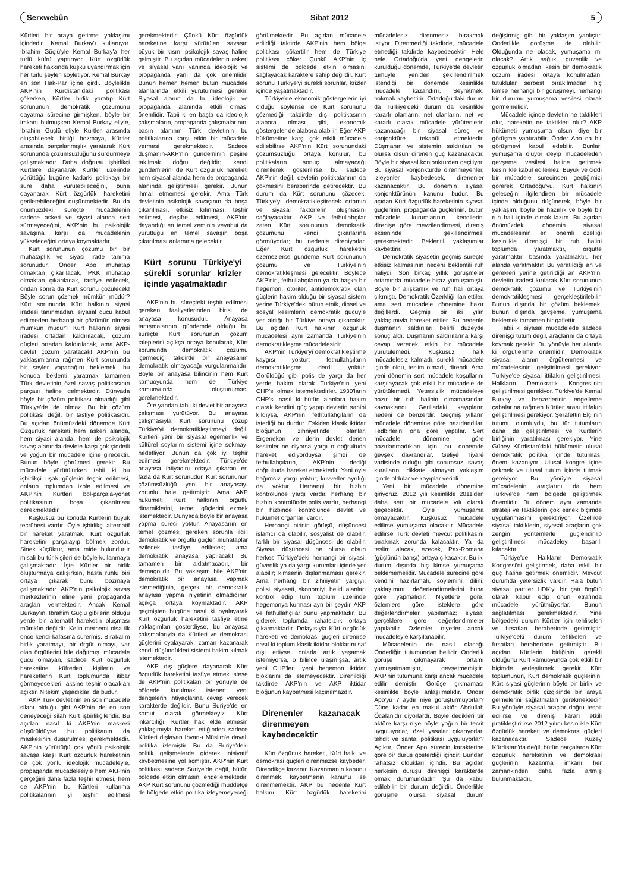Serxwebûn Sibat 2012 5
Kürtleri bir araya getirme yaklaşımı içindedir. Kemal Burkay'ı kullanıyor. İbrahim Güçlü'yle Kemal Burkay'a her türlü küfrü yaptırıyor. Kürt özgürlük hareketi hakkında kuşku uyandırmak için her türlü şeyleri söyletiyor. Kemal Burkay en son Hak-Par içine girdi. Böylelikle AKP'nin Kürdistan'daki politikası çökerken, Kürtler birlik yaratıp Kürt sorununun demokratik çözümünü dayatma sürecine girmişken, böyle bir imkanı bulmuşken Kemal Burkay eliyle, İbrahim Güçlü eliyle Kürtler arasında oluşabilecek birliği bozmaya, Kürtler arasında parçalanmışlık yaratarak Kürt sorununda çözümsüzlüğünü sürdürmeye çalışmaktadır. Daha doğrusu işbirlikçi Kürtlere dayanarak Kürtler üzerinde yürüttüğü bugüne kadarki politikayı bir süre daha yürütebileceğini, buna dayanarak Kürt özgürlük hareketini geriletebileceğini düşünmektedir. Bu da önümüzdeki süreçte mücadelenin sadece askeri ve siyasi alanda sert sürmeyeceğini, AKP'nin bu psikolojik savaşına karşı da mücadelenin yükseleceğini ortaya koymaktadır.
Kürt sorununun çözümü bir bir muhataplık ve siyasi irade tanıma sorunudur. Önder Apo muhatap olmaktan çıkarılacak, PKK muhatap olmaktan çıkarılacak, tasfiye edilecek, ondan sonra da Kürt sorunu çözülecek! Böyle sorun çözmek mümkün müdür? Kürt sorununda Kürt halkının siyasi iradesi tanınmadan, siyasal gücü kabul edilmeden herhangi bir çözümün olması mümkün müdür? Kürt halkının siyasi iradesi ortadan kaldırılacak, çözüm güçleri ortadan kaldırılacak, ama AKP-devlet çözüm yaratacak! AKP'nin bu yaklaşımlarına rağmen Kürt sorununda bir şeyler yapacağını beklemek, bu konuda beklenti yaratmak tamamen Türk devletinin özel savaş politikasının parçası haline gelmektedir. Dünyada böyle bir çözüm politikası olmadığı gibi Türkiye'de de olmaz. Bu bir çözüm politikası değil, bir tasfiye politikasıdır. Bu açıdan önümüzdeki dönemde Kürt Özgürlük hareketi hem askeri alanda, hem siyasi alanda, hem de psikolojik savaş alanında devlete karşı çok şiddetli ve yoğun bir mücadele içine girecektir. Bunun böyle görülmesi gerekir. Bu mücadele yürütülürken tabii ki bu işbirlikçi uşak güçlerin teşhir edilmesi, onların toplumdan izole edilmesi ve AKP'nin Kürtleri böl-parçala-yönet politikasının boşa çıkarılması gerekmektedir.
Kuşkusuz bu konuda Kürtlerin büyük tecrübesi vardır. Öyle işbirlikçi alternatif bir hareket yaratmak, Kürt özgürlük hareketini parçalayıp bölmek zordur. Sinek küçüktür, ama mide bulundurur misali bu tür kişileri de böyle kullanmaya çalışmaktadır. İşte Kürtler bir birlik oluşturmaya çalışırken, hasta ruhlu biri ortaya çıkarak bunu bozmaya çalışmaktadır. AKP'nin psikolojik savaş merkezlerinin eline yeni propaganda araçları vermektedir. Ancak Kemal Burkay'ın, İbrahim Güçlü gibilerin olduğu yerde bir alternatif hareketin oluşması mümkün değildir. Kelin merhemi olsa ilk önce kendi kafasına sürermiş. Bırakalım birlik yaratmayı, bir örgüt olmayı, var olan örgütlerini bile dağıtmış, mücadele gücü olmayan, sadece Kürt özgürlük hareketine küfreden kişilerin ve hareketlerin Kürt toplumunda itibar görmeyecekleri, aksine teşhir olacakları açıktır. Nitekim yaşadıkları da budur.
AKP Türk devletinin en son mücadele silahı olduğu gibi AKP'nin de en son deneyeceği silah Kürt işbirlikçileridir. Bu açıdan nasıl ki AKP'nin maskesi düşürüldüyse bu politikanın da maskesinin düşürülmesi gerekmektedir. AKP'nin yürüttüğü çok yönlü psikolojik savaşa karşı Kürt özgürlük hareketinin de çok yönlü ideolojik mücadeleyle, propaganda mücadelesiyle hem AKP'nin gerçeğini daha fazla teşhir etmesi, hem de AKP'nin bu Kürtleri kullanma politikalarının iyi teşhir edilmesi gerekmektedir. Çünkü Kürt özgürlük hareketine karşı yürütülen savaşın büyük bir kısmı psikolojik savaş haline gelmiştir. Bu açıdan mücadelenin askeri ve siyasal yanı yanında ideolojik ve propaganda yanı da çok önemlidir. Bunun hemen hemen bütün mücadele alanlarında etkili yürütülmesi gerekir. Siyasal alanın da bu ideolojik ve propaganda alanında etkili olması önemlidir. Tabii ki en başta da ideolojik çalışmaların, propaganda çalışmalarının, basın alanının Türk devletinin bu politikalarına karşı etkin bir mücadele vermesi gerekmektedir. Sadece düşmanın-AKP'nin gündeminin peşine takılmak doğru değildir; kendi gündemlerini de Kürt özgürlük hareketi hem siyasal alanda hem de propaganda alanında geliştirmesi gerekir. Bunun ihmal etmemesi gerekir. Ama Türk devletinin psikolojik savaşının da boşa çıkarılması, etkisiz kılınması, teşhir edilmesi, deşifre edilmesi, AKP'nin dayandığı en temel zeminin veyahut da yürüttüğü en temel savaşın boşa çıkarılması anlamına gelecektir.
Kürt sorunu Türkiye'yi sürekli sorunlar krizler içinde yaşatmaktadır
AKP'nin bu süreçteki teşhir edilmesi gereken faaliyetlerinden birisi de anayasa konusudur. Anayasa tartışmalarının gündemde olduğu bu süreçte Kürt sorununun çözüm taleplerini açıkça ortaya konularak, Kürt sorununda demokratik çözümü içermediği takdirde bir anayasanın demokratik olmayacağı vurgulanmalıdır. Böyle bir anayasa bilincinin hem Kürt kamuoyunda hem de Türkiye kamuoyunda oluşturulması gerekmektedir.
Öte yandan tabii ki devlet bir anayasa çalışması yürütüyor. Bu anayasa çalışmasıyla Kürt sorununu çözüp Türkiye'yi demokratikleştirmeyi değil, Kürtleri yeni bir siyasal egemenlik ve kültürel soykırım sistemi içine sokmayı hedefliyor. Bunun da çok iyi teşhir edilmesi gerekmektedir. Türkiye'de anayasa ihtiyacını ortaya çıkaran en fazla da Kürt sorunudur. Kürt sorununun çözümsüzlüğü yeni bir anayasayı zorunlu hale getirmiştir. Ama AKP hükümeti Kürt halkının örgütlü dinamiklerini, temel güçlerini ezmek istemektedir. Dünyada böyle bir anayasa yapma süreci yoktur. Anayasanın en temel çözmesi gereken sorunla ilgili demokratik ve örgütlü güçler, muhataplar ezilecek, tasfiye edilecek; ama demokratik anayasa yapılacak! Bu tamamen bir aldatmacadır, bir demagojidir. Bu yaklaşım bile AKP'nin demokratik bir anayasa yapmak istemediğinin, gerçek bir demokratik anayasa yapma niyetinin olmadığının açıkça ortaya koymaktadır. AKP geçmişten bugüne nasıl ki oyalayarak Kürt özgürlük hareketini tasfiye etme yaklaşımları gösterdiyse, bu anayasa çalışmalarıyla da Kürtleri ve demokrasi güçlerini oyalayarak, zaman kazanarak kendi düşündükleri sistemi hakim kılmak istemektedir.
AKP dış güçlere dayanarak Kürt özgürlük hareketini tasfiye etmek istese de AKP'nin politikaları bir yönüyle de bölgede kurulmak istenen yeni dengelerin ihtiyaçlarına cevap verecek karakterde değildir. Bunu Suriye'de en somut olarak görmekteyiz. Kürt inkarcılığı, Kürtler hak elde etmesin yaklaşımıyla hareket ettiğinden sadece Kürtleri dışlayan İhvan-ı Müslim'e dayalı politika izlemiştir. Bu da Suriye'deki politik gelişmelerde giderek inisiyatif kaybetmesine yol açmıştır. AKP'nin Kürt politikası sadece Suriye'de değil, bütün bölgede etkin olmasını engellemektedir. AKP Kürt sorununu çözmediği müddetçe de bölgede etkin politika izleyemeyeceği görülmektedir. Bu açıdan mücadele edildiği taktirde AKP'nin hem bölge politikası çökertilir hem de Türkiye politikası çöker. Çünkü AKP'nin iç sistemi de bölgede etkin olmasını sağlayacak karaktere sahip değildir. Kürt sorunu Türkiye'yi sürekli sorunlar, krizler içinde yaşatmaktadır.
Türkiye'de ekonomik göstergelerin iyi olduğu söylense de Kürt sorununu çözmediği takdirde dış politikasının alabora olması gibi, ekonomik göstergeler de alabora olabilir. Eğer AKP hükümetine karşı çok etkili mücadele edilebilirse AKP'nin Kürt sorunundaki çözümsüzlüğü ortaya konulur, bu politikaların sonuç almayacağı direnilerek gösterilirse bu sadece AKP'nin değil, devletin politikalarının da çökmesini beraberinde getirecektir. Bu durum da Kürt sorununu çözecek, Türkiye'yi demokratikleştirecek ortamın ve siyasal faktörlerin oluşmasını sağlayacaktır. AKP ve fethullahçılar zaten Kürt sorununun demokratik çözümünü kendi çıkarlarına görmüyorlar; bu nedenle direniyorlar. Eğer Kürt özgürlük hareketini ezemezlerse gündeme Kürt sorununun çözümü ve Türkiye'nin demokratikleşmesi gelecektir. Böylece AKP'nin, fethullahçıların ya da başka bir hegemon, otoriter, antidemokratik olan güçlerin hakim olduğu bir siyasal sistem yerine Türkiye'deki bütün etnik, dinsel ve sosyal kesimlerin demokratik gücüyle yer aldığı bir Türkiye ortaya çıkacaktır. Bu açıdan Kürt halkının özgürlük mücadelesi aynı zamanda Türkiye'nin demokratikleşme mücadelesidir.
AKP'nin Türkiye'yi demokratikleştirme kaygısı yoktur; fethullahçıların demokratikleşme derdi yoktur. Görüldüğü gibi polis de yargı da her yerde hakim olarak Türkiye'nin yeni CHP'si olmak istemektedirler. 1930'ların CHP'si nasıl ki bütün alanlara hakim olarak kendini güç yapıp devletin sahibi kıldıysa, AKP'nin, fethtullahçıların da istediği bu durdur. Eskiden klasik iktidar bloğunun zihniyetinde olanlar, Ergenekon ve derin devlet denen kesimler ne diyorsa yargı o doğrultuda hareket ediyorduysa şimdi de fethullahçıların, AKP'nin dediği doğrultuda hareket etmektedir. Yani öyle bağımsız yargı yoktur; kuvvetler ayrılığı da yoktur. Herhangi bir hizbin kontrolünde yargı vardır, herhangi bir hizbin kontrolünde polis vardır, herhangi bir hizbinde kontrolünde devlet ve hükümet organları vardır.
Herhangi birinin görüşü, düşüncesi islamcı da olabilir, sosyalist de olabilir, farklı bir siyasal düşüncesi de olabilir. Siyasal düşüncesi ne olursa olsun herkes Türkiye'deki herhangi bir siyasi, güvenlik ya da yargı kurumları içinde yer alabilir; kimsenin dışlanmaması gerekir. Ama herhangi bir zihniyetin yargıyı, polisi, siyaseti, ekonomiyi, belirli alanları kontrol edip tüm toplum üzerinde hegemonya kurması ayrı bir şeydir. AKP ve fethullahçılar bunu yapmaktadır. Bu giderek toplumda rahatsızlık ortaya çıkarmaktadır. Dolayısıyla Kürt özgürlük hareketi ve demokrasi güçleri direnirse nasıl ki toplum klasik iktidar bloklarını saf dışı ettiyse, onlarla artık yaşamak istemiyorsa, o bilince ulaşmışsa, artık yeni CHP'leri, yeni hegemon iktidar bloklarını da istemeyecektir. Direnildiği takdirde AKP'nin ve AKP iktidar bloğunun kaybetmesi kaçınılmazdır.
Direnenler kazanacak direnmeyen kaybedecektir
Kürt özgürlük hareketi, Kürt halkı ve demokrasi güçleri direnmezse kaybeder. Direndikçe kazanır. Kazanmanın kanunu direnmek, kaybetmenin kanunu ise direnmemektir. AKP bu nedenle Kürt halkını, Kürt özgürlük hareketini mücadelesiz, direnmesiz bırakmak istiyor. Direnmediği takdirde, mücadele etmediği takdirde kaybedecektir. Hele hele Ortadoğu'da yeni dengelerin kurulduğu dönemde, Türkiye'de devletin tümüyle yeniden şekillendirilmek istendiği bir dönemde kesinlikle mücadele kazandırır. Seyretmek, bakmak kaybettirir. Ortadoğu'daki durum da Türkiye'deki durum da kesinlikle kararlı olanların, net olanların, net ve kararlı olarak mücadele yürütenlerin kazanacağı bir siyasal süreç ve konjonktüre tekabül etmektedir. Düşmanın ve sistemin saldırıları ne olursa olsun direnen güç kazanacaktır. Böyle bir siyasal konjonktürden geçiliyor. Bu siyasal konjonktürde direnmeyenler, izleyenler kaybedecek, direnenler kazanacaktır. Bu dönemin siyasal konjonktürünün kanunu budur. Bu açıdan Kürt özgürlük hareketinin siyasal güçlerinin, propaganda güçlerinin, bütün mücadele kurumlarının kendilerini direnişe göre mevzilendirmesi, direniş ekseninde şekillendirmesi gerekmektedir. Beklentili yaklaşımlar kaybettirir.
Demokratik siyasetin geçmiş süreçte etkisiz kalmasının nedeni beklentili ruh haliydi. Son birkaç yıllık görüşmeler ortamında mücadele biraz yumuşamıştı. Böyle bir alışkanlık ve ruh hali ortaya çıkmıştı. Demokratik Özerkliği ilan ettiler, ama sert mücadele dönemine hazır değillerdi. Geçmiş bir iki yılın yaklaşımıyla hareket ettiler. Bu nedenle düşmanın saldırıları belirli düzeyde sonuç aldı. Düşmanın saldırılarına karşı cevap verecek etkin bir mücadele yürütülemedi. Kuşkusuz halk mücadelesiz kalmadı, sürekli mücadele içinde oldu, teslim olmadı, direndi. Ama yeni dönemin sert mücadele koşullarını karşılayacak çok etkili bir mücadele de yürütülemedi. Yetersizlik mücadeleye hazır bir ruh halinin olmamasından kaynaklandı. Gerilladaki kayıpların nedeni de benzerdir. Geçmiş yılların mücadele dönemine göre hazırlandılar. Tedbirlerini ona göre yaptılar. Sert mücadele dönemine göre hazırlanmadıkları için bu dönemde gevşek davrandılar. Geliyê Tiyarê vadisinde olduğu gibi sorumsuz, savaş kurallarını dikkate almayan yaklaşım içinde oldular ve kayıplar verildi.
Yeni bir mücadele dönemine giriyoruz. 2012 yılı kesinlikle 2011'den daha sert bir mücadele yılı olarak geçecektir. Öyle yumuşama olmayacaktır. Kuşkusuz mücadele edilirse yumuşama olacaktır. Mücadele edilirse Türk devleti mevcut politikasını bırakmak zorunda kalacaktır. Ya da teslim alacak, ezecek, Pax-Romana (güçlünün barışı) ortaya çıkacaktır. Bu iki durum dışında hiç kimse yumuşama beklememelidir. Mücadele sürecine göre kendini hazırlamalı, söylemini, dilini, yaklaşımını, değerlendirmelerini buna göre yapmalıdır. Niyetlere göre, özlemlere göre, isteklere göre değerlendirmeler yapılamaz; siyasal gerçeklere göre değerlendirmeler yapılabilir. Özlemler, niyetler ancak mücadeleyle karşılanabilir.
Mücadelenin de nasıl olacağı Önderliğin tutumundan bellidir. Önderlik görüşe çıkmayarak ortamı yumuşatmamıştır, gevşetmemiştir; AKP'nin tutumuna karşı ancak mücadele edilir demiştir. Görüşe çıkmaması kesinlikle böyle anlaşılmalıdır. Önder Apo'yu 7 aydır niye görüştürmüyorlar? Düne kadar en makul aktör Abdullah Öcalan'dır diyorlardı. Böyle dedikleri bir aktöre karşı niye böyle yoğun bir tecrit uyguluyorlar, özel yasalar çıkarıyorlar, tehdit ve şantaj politikası uyguluyorlar? Açıktır, Önder Apo sürecin karakterine göre bir duruş gösterdiği içindir. Bundan rahatsız oldukları içindir. Bu açıdan herkesin duruşu direnişçi karakterde olmak durumundadır. Şu da kabul edilebilir bir durum değildir. Önderlikle görüşme olursa siyasal durum değişirmiş gibi bir yaklaşım yanlıştır. Önderlikle görüşme de olabilir. Olduğunda ne olacak, yumuşama mı olacak? Artık sağlık, güvenlik ve özgürlük olmadan, kesin bir demokratik çözüm iradesi ortaya konulmadan, tutuklular serbest bırakılmadan hiç kimse herhangi bir görüşmeyi, herhangi bir durumu yumuşama vesilesi olarak görmemelidir.
Mücadele içinde devletin ne taktikleri olur, hareketin ne taktikleri olur? AKP hükümeti yumuşuma olsun diye bir görüşme yaptırabilir. Önder Apo da bir görüşmeyi kabul edebilir. Bunları yumuşama oluyor deyip mücadeleden gevşeme vesilesi haline getirmek kesinlikle kabul edilemez. Büyük ve ciddi bir mücadele surecinden geçtiğimizi görerek Ortadoğu'yu, Kürt halkının geleceğini ilgilendiren bir mücadele içinde olduğunu düşünerek, böyle bir yaklaşım, böyle bir hazırlık ve böyle bir ruh hali içinde olmak lazım. Bu açıdan önümüzdeki dönemin siyasal mücadelesinin en önemli özelliği kesinlikle direnişçi bir ruh halini toplumda yaratmaktır, örgütte yaratmaktır, basında yaratmaktır, her alanda yaratmaktır. Bu yaratıldığı an ve gerekleri yerine getirildiği an AKP'nin, devletin iradesi kırılarak Kürt sorununun demokratik çözümü ve Türkiye'nin demokratikleşmesi gerçekleştirilebilir. Bunun dışında bir çözüm beklemek, bunun dışında gevşeme, yumuşama beklemek tamamen bir gaflettir.
Tabii ki siyasal mücadelede sadece direnişçi tutum değil, araçlarını da ortaya koymak gerekir. Bu yönüyle her alanda ki örgütlenme önemlidir. Demokratik siyasal alanın örgütlenmesi ve mücadelesinin geliştirilmesi gerekiyor, Türkiye'de siyasal ittifakın geliştirilmesi, Halkların Demokratik Kongresi'nin geliştirilmesi gerekiyor. Türkiye'de Kemal Burkay ve benzerlerinin engelleme çabalarına rağmen Kürtler arası ittifakın geliştirilmesi gerekiyor. Şerafettin Elçi'nin tutumu olumluydu, bu tür tutumların daha da geliştirilmesi ve Kürtlerin birliğinin yaratılması gerekiyor. Yine Güney Kürdistan'daki hükümetin ulusal demokratik politika içinde tutulması önem kazanıyor. Ulusal kongre içine çekmek ve ulusal tutum içinde tutmak gerekiyor. Bu yönüyle siyasal mücadelenin araçlarını da hem Türkiye'de hem bölgede geliştirmek önemlidir. Bu dönem aynı zamanda strateji ve taktiklerin çok esnek biçimde uygulanmasını gerektiriyor. Özellikle siyasal taktiklerin, siyasal araçların çok zengin yöntemlerle güçlendirilip geliştirilmesi mücadeleyi başarılı kılacaktır.
Türkiye'de Halkların Demokratik Kongresi'ni geliştirmek, daha etkili bir güç haline getirmek önemlidir. Mevcut durumda yetersizlik vardır. Hala bütün siyasal partiler HDK'yi bir çatı örgütü olarak kabul edip onun etrafında mücadele yürütmüyorlar. Bunun sağlatılması gerekmektedir. Yine bölgedeki durum Kürtler için tehlikeleri ve fırsatları beraberinde getirmiştir. Türkiye'deki durum tehlikeleri ve fırsatları beraberinde getirmiştir. Bu açıdan Kürtlerin birliğinin gerekli olduğunu Kürt kamuoyunda çok etkili bir biçimde yerleştirmek gerekir. Kürt toplumunun, Kürt demokratik güçlerinin, Kürt siyasi güçlerinin böyle bir birlik ve demokratik birlik çizgisinde bir araya gelmelerini sağlatmaları gerekmektedir. Bu yönüyle siyasal araçlar doğru tespit edilirse ve direniş kararı etkili pratikleştirilirse 2012 yılını kesinlikle Kürt özgürlük hareketi ve demokrasi güçleri kazanacaktır. Sadece Kuzey Kürdistan'da değil, bütün parçalarda Kürt özgürlük hareketinin ve demokrasi güçlerinin kazanma imkanı her zamankinden daha fazla artmış bulunmaktadır.